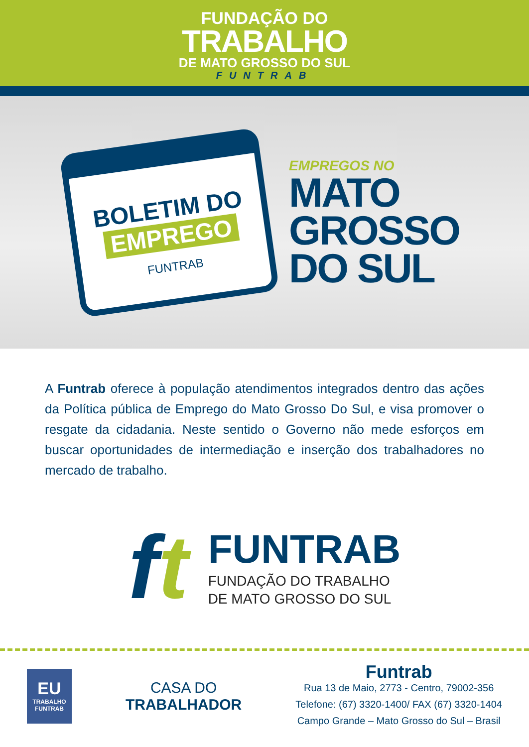FUNDAÇÃO DO
TRABALHO
DE MATO GROSSO DO SUL
FUNTRAB
BOLETIM DO
EMPREGO
FUNTRAB
EMPREGOS NO
MATO
GROSSO
DO SUL
A Funtrab oferece à população atendimentos integrados dentro das ações da Política pública de Emprego do Mato Grosso Do Sul, e visa promover o resgate da cidadania. Neste sentido o Governo não mede esforços em buscar oportunidades de intermediação e inserção dos trabalhadores no mercado de trabalho.
ft
FUNTRAB
FUNDAÇÃO DO TRABALHO
DE MATO GROSSO DO SUL
EU
TRABALHO
FUNTRAB
CASA DO
TRABALHADOR
Funtrab
Rua 13 de Maio, 2773 - Centro, 79002-356
Telefone: (67) 3320-1400/ FAX (67) 3320-1404
Campo Grande – Mato Grosso do Sul – Brasil